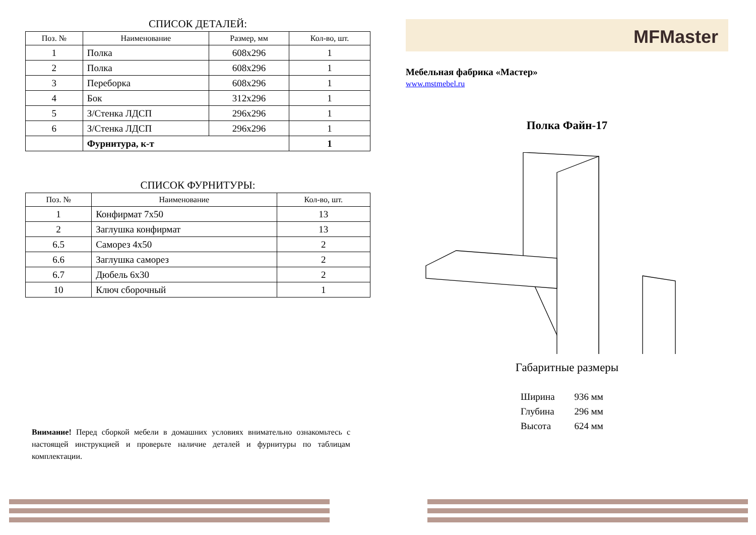СПИСОК ДЕТАЛЕЙ:
| Поз. № | Наименование | Размер, мм | Кол-во, шт. |
| --- | --- | --- | --- |
| 1 | Полка | 608x296 | 1 |
| 2 | Полка | 608x296 | 1 |
| 3 | Переборка | 608x296 | 1 |
| 4 | Бок | 312x296 | 1 |
| 5 | З/Стенка ЛДСП | 296x296 | 1 |
| 6 | З/Стенка ЛДСП | 296x296 | 1 |
| | Фурнитура, к-т | | 1 |
СПИСОК ФУРНИТУРЫ:
| Поз. № | Наименование | Кол-во, шт. |
| --- | --- | --- |
| 1 | Конфирмат 7x50 | 13 |
| 2 | Заглушка конфирмат | 13 |
| 6.5 | Саморез 4x50 | 2 |
| 6.6 | Заглушка саморез | 2 |
| 6.7 | Дюбель 6x30 | 2 |
| 10 | Ключ сборочный | 1 |
Внимание! Перед сборкой мебели в домашних условиях внимательно ознакомьтесь с настоящей инструкцией и проверьте наличие деталей и фурнитуры по таблицам комплектации.
MFMaster
Мебельная фабрика «Мастер»
www.mstmebel.ru
Полка Файн-17
Габаритные размеры
| Ширина | 936 мм |
| Глубина | 296 мм |
| Высота | 624 мм |